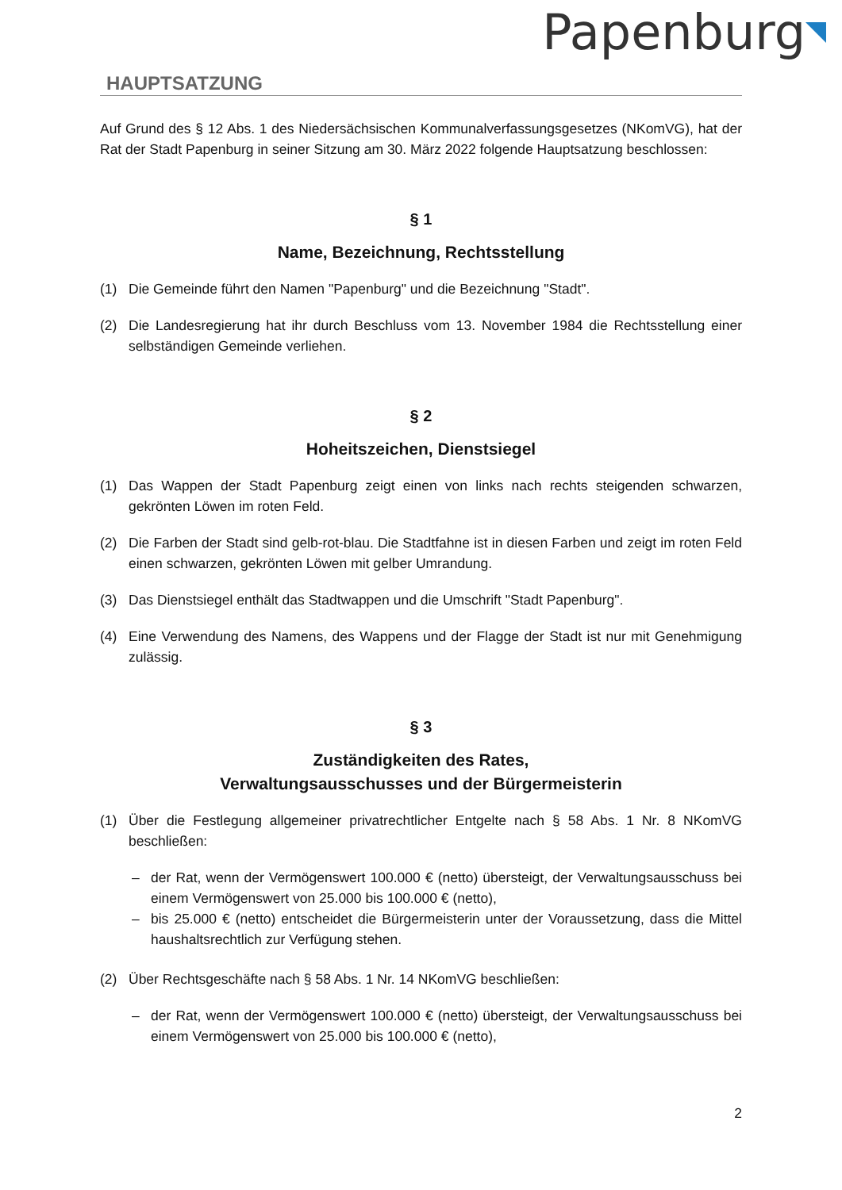Papenburg
HAUPTSATZUNG
Auf Grund des § 12 Abs. 1 des Niedersächsischen Kommunalverfassungsgesetzes (NKomVG), hat der Rat der Stadt Papenburg in seiner Sitzung am 30. März 2022 folgende Hauptsatzung beschlossen:
§ 1
Name, Bezeichnung, Rechtsstellung
(1) Die Gemeinde führt den Namen "Papenburg" und die Bezeichnung "Stadt".
(2) Die Landesregierung hat ihr durch Beschluss vom 13. November 1984 die Rechtsstellung einer selbständigen Gemeinde verliehen.
§ 2
Hoheitszeichen, Dienstsiegel
(1) Das Wappen der Stadt Papenburg zeigt einen von links nach rechts steigenden schwarzen, gekrönten Löwen im roten Feld.
(2) Die Farben der Stadt sind gelb-rot-blau. Die Stadtfahne ist in diesen Farben und zeigt im roten Feld einen schwarzen, gekrönten Löwen mit gelber Umrandung.
(3) Das Dienstsiegel enthält das Stadtwappen und die Umschrift "Stadt Papenburg".
(4) Eine Verwendung des Namens, des Wappens und der Flagge der Stadt ist nur mit Genehmigung zulässig.
§ 3
Zuständigkeiten des Rates,
Verwaltungsausschusses und der Bürgermeisterin
(1) Über die Festlegung allgemeiner privatrechtlicher Entgelte nach § 58 Abs. 1 Nr. 8 NKomVG beschließen:
– der Rat, wenn der Vermögenswert 100.000 € (netto) übersteigt, der Verwaltungsausschuss bei einem Vermögenswert von 25.000 bis 100.000 € (netto),
– bis 25.000 € (netto) entscheidet die Bürgermeisterin unter der Voraussetzung, dass die Mittel haushaltsrechtlich zur Verfügung stehen.
(2) Über Rechtsgeschäfte nach § 58 Abs. 1 Nr. 14 NKomVG beschließen:
– der Rat, wenn der Vermögenswert 100.000 € (netto) übersteigt, der Verwaltungsausschuss bei einem Vermögenswert von 25.000 bis 100.000 € (netto),
2